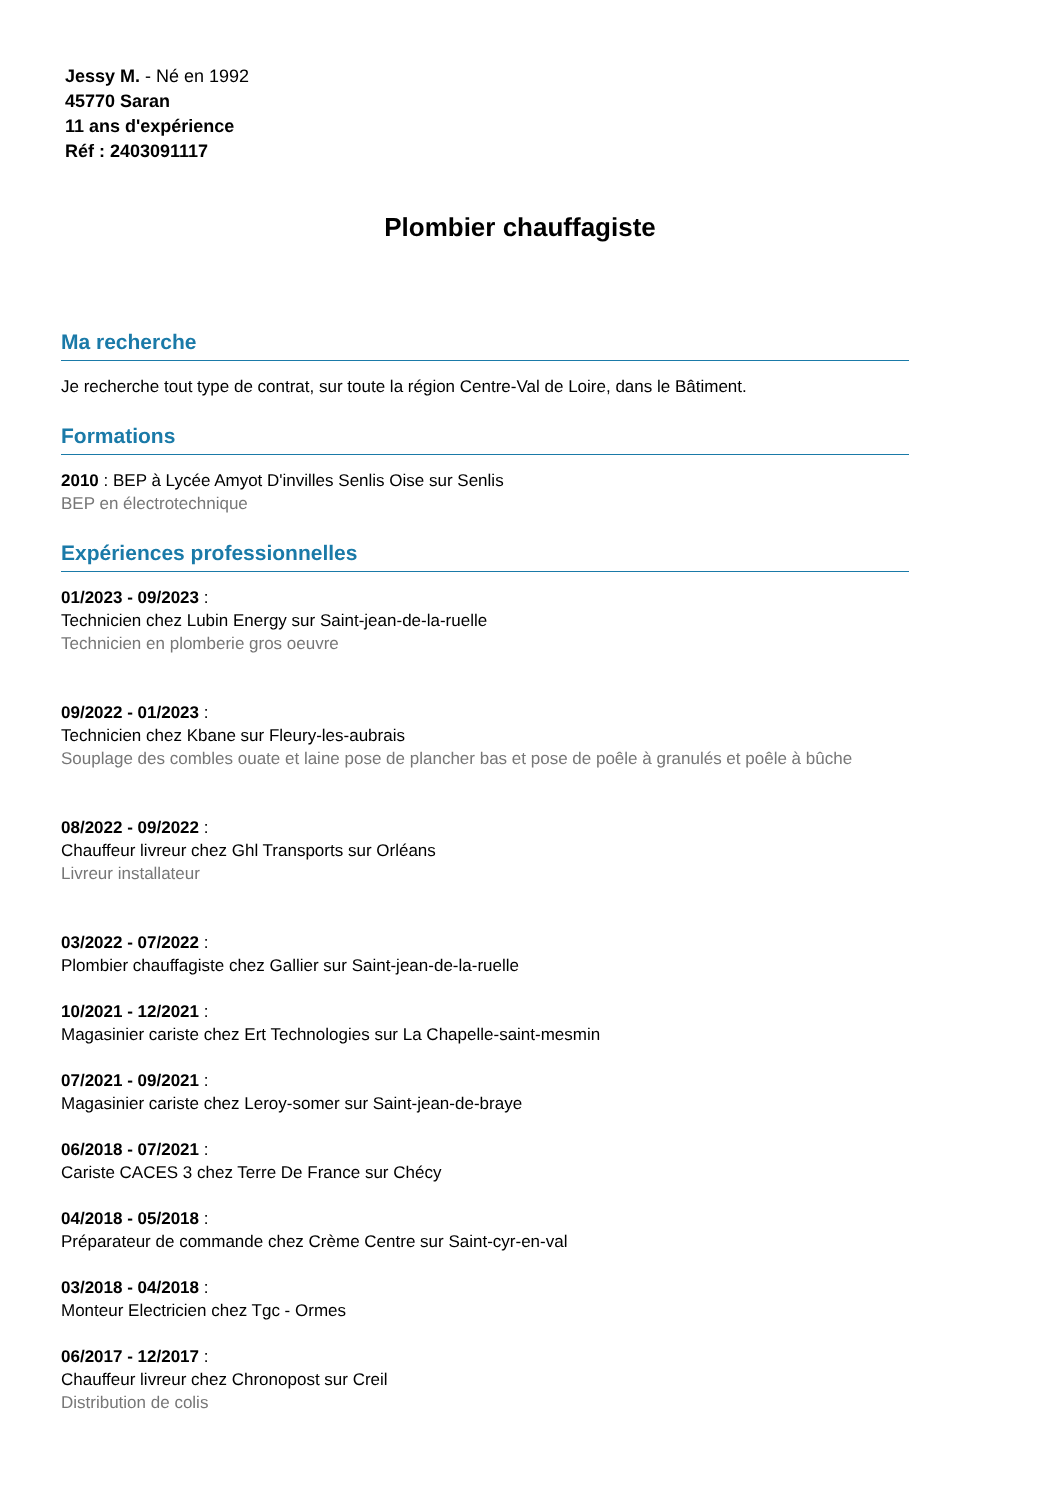Jessy M. - Né en 1992
45770 Saran
11 ans d'expérience
Réf : 2403091117
Plombier chauffagiste
Ma recherche
Je recherche tout type de contrat, sur toute la région Centre-Val de Loire, dans le Bâtiment.
Formations
2010 : BEP à Lycée Amyot D'invilles Senlis Oise sur Senlis
BEP en électrotechnique
Expériences professionnelles
01/2023 - 09/2023 :
Technicien chez Lubin Energy sur Saint-jean-de-la-ruelle
Technicien en plomberie gros oeuvre
09/2022 - 01/2023 :
Technicien chez Kbane sur Fleury-les-aubrais
Souplage des combles ouate et laine pose de plancher bas et pose de poêle à granulés et poêle à bûche
08/2022 - 09/2022 :
Chauffeur livreur chez Ghl Transports sur Orléans
Livreur installateur
03/2022 - 07/2022 :
Plombier chauffagiste chez Gallier sur Saint-jean-de-la-ruelle
10/2021 - 12/2021 :
Magasinier cariste chez Ert Technologies sur La Chapelle-saint-mesmin
07/2021 - 09/2021 :
Magasinier cariste chez Leroy-somer sur Saint-jean-de-braye
06/2018 - 07/2021 :
Cariste CACES 3 chez Terre De France sur Chécy
04/2018 - 05/2018 :
Préparateur de commande chez Crème Centre sur Saint-cyr-en-val
03/2018 - 04/2018 :
Monteur Electricien chez Tgc - Ormes
06/2017 - 12/2017 :
Chauffeur livreur chez Chronopost sur Creil
Distribution de colis